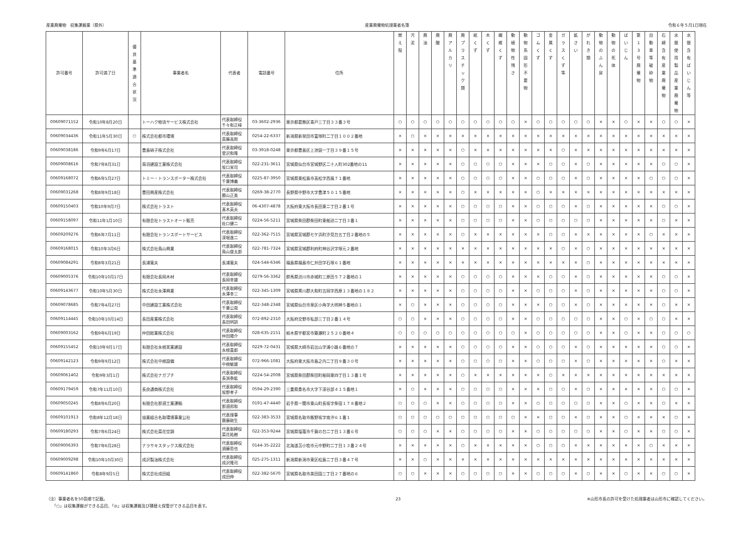産業廃棄物　収集運搬業（県外） 産業廃棄物処理業者名簿 令和６年５月1日現在
| 許可番号 | 許可満了日 | 優 良 基 準 適 合 状 況 | 事業者名 | 代表者 | 電話番号 | 住所 | 燃 え 殻 | 汚 泥 | 廃 油 | 廃 酸 | 廃 ア ル カ リ | 廃 プ ラ ス チ ッ ク 類 | 紙 く ず | 木 く ず | 繊 維 く ず | 動 植 物 性 残 さ | 動 物 系 固 形 不 要 物 | ゴ ム く ず | 金 属 く ず | ガ ラ ス く ず 等 | 鉱 さ い | が れ き 類 | 動 物 の ふ ん 尿 | 動 物 の 死 体 | ば い じ ん | 第 1 3 号 廃 棄 物 | 自 動 車 等 破 砕 物 | 石 綿 含 有 産 業 廃 棄 物 | 水 銀 使 用 製 品 産 業 廃 棄 物 | 水 銀 含 有 ば い じ ん 等 |
| --- | --- | --- | --- | --- | --- | --- | --- | --- | --- | --- | --- | --- | --- | --- | --- | --- | --- | --- | --- | --- | --- | --- | --- | --- | --- | --- | --- | --- | --- | --- |
| 00609071152 | 令和10年8月20日 | | トーハク物流サービス株式会社 | 代表取締役 千々和正峰 | 03-3602-2936 | 東京都葛飾区青戸三丁目３３番３号 | ○ | ○ | ○ | ○ | ○ | ○ | ○ | ○ | ○ | ○ | × | ○ | ○ | ○ | ○ | ○ | × | × | ○ | × | × | ○ | ○ | × |
| 00609034436 | 令和11年5月30日 | ○ | 株式会社都市環境 | 代表取締役 斎藤高照 | 0254-22-6337 | 新潟県新発田市富塚町二丁目１００２番地 | × | ○ | × | × | × | × | × | × | × | × | × | × | × | × | × | × | × | × | × | × | × | × | × | × |
| 00609038186 | 令和9年6月17日 | | 豊島硝子株式会社 | 代表取締役 菅沢和隆 | 03-3918-0248 | 東京都豊島区上池袋一丁目３９番１５号 | × | × | × | × | × | ○ | × | × | × | × | × | × | × | ○ | × | × | × | × | × | × | × | × | × | × |
| 00609008616 | 令和7年8月31日 | | 鳥羽建設工業株式会社 | 代表取締役 坂口栄司 | 022-231-3611 | 宮城県仙台市宮城野区二十人町302番地の11 | × | × | × | × | × | ○ | ○ | ○ | ○ | × | × | × | ○ | ○ | × | ○ | × | × | × | × | × | ○ | ○ | × |
| 00609168072 | 令和6年5月27日 | | トミー・トランスポーター株式会社 | 代表取締役 千葉博義 | 0225-87-3950 | 宮城県東松島市高松字西風７１番地 | × | × | × | × | × | ○ | ○ | ○ | ○ | × | × | ○ | ○ | ○ | × | ○ | × | × | × | × | ○ | ○ | ○ | × |
| 00609031268 | 令和8年9月18日 | | 豊田興産株式会社 | 代表取締役 勝山正美 | 0269-38-2770 | 長野県中野市大字豊津５０１５番地 | × | × | × | × | × | ○ | × | × | × | × | × | ○ | × | × | × | × | × | × | × | × | × | × | × | × |
| 00609150403 | 令和10年9月7日 | | 株式会社トラスト | 代表取締役 髙木英夫 | 06-4307-4878 | 大阪府東大阪市長田東二丁目２番１号 | × | × | × | × | × | ○ | ○ | ○ | ○ | × | × | ○ | ○ | ○ | × | ○ | × | × | × | × | × | ○ | ○ | × |
| 00609158097 | 令和11年1月10日 | | 有限会社トラストオート販売 | 代表取締役 佐口健二 | 0224-56-5211 | 宮城県柴田郡柴田町東船迫二丁目３番１ | × | × | × | × | × | ○ | ○ | ○ | ○ | × | × | ○ | ○ | ○ | ○ | ○ | × | × | × | × | × | ○ | × | × |
| 00609209276 | 令和6年7月11日 | | 有限会社トランスポートサービス | 代表取締役 深堀進二 | 022-362-7515 | 宮城県宮城郡七ケ浜町汐見台五丁目２番地の５ | × | × | × | × | × | ○ | × | × | × | × | × | × | ○ | ○ | × | × | × | × | × | × | ○ | × | × | × |
| 00609168015 | 令和10年3月6日 | | 株式会社鳥山興業 | 代表取締役 鳥山俊太郎 | 022-781-7324 | 宮城県宮城郡利府町神谷沢字塚元２番地 | × | × | × | × | × | × | × | × | × | × | × | × | × | ○ | × | ○ | × | × | × | × | × | × | × | × |
| 00609084291 | 令和8年3月21日 | | 長浦憲夫 | 長浦憲夫 | 024-544-6346 | 福島県福島市仁井田字石塚６１番地 | × | × | × | × | × | × | × | × | × | × | × | × | × | × | × | ○ | × | × | × | × | × | × | × | × |
| 00609005376 | 令和10年10月17日 | | 有限会社長岡木材 | 代表取締役 長岡幸雄 | 0279-56-3362 | 群馬県渋川市赤城町三原田５７２番地の１ | × | × | × | × | × | ○ | ○ | ○ | ○ | × | × | × | ○ | ○ | × | ○ | × | × | × | × | × | ○ | ○ | × |
| 00609143677 | 令和10年5月30日 | | 株式会社永澤興業 | 代表取締役 永澤幸三 | 022-345-1309 | 宮城県黒川郡大和町吉岡字西原１３番地の１８２ | × | × | × | × | × | ○ | ○ | ○ | ○ | × | × | ○ | ○ | ○ | × | ○ | × | × | × | × | × | ○ | ○ | × |
| 00609078685 | 令和7年4月27日 | | 中田建設工業株式会社 | 代表取締役 千葉公哉 | 022-348-2348 | 宮城県仙台市泉区小角字大明神５番地の１ | × | ○ | × | × | × | ○ | ○ | ○ | ○ | × | × | × | ○ | ○ | × | ○ | × | × | × | × | × | ○ | × | × |
| 00609114445 | 令和10年10月14日 | | 長田産業株式会社 | 代表取締役 長田明訓 | 072-892-2310 | 大阪府交野市私部三丁目２番１４号 | ○ | ○ | × | × | × | ○ | ○ | ○ | ○ | × | × | ○ | ○ | ○ | ○ | ○ | × | × | ○ | × | ○ | ○ | × | × |
| 00609003162 | 令和9年6月19日 | | 仲田総業株式会社 | 代表取締役 仲田陽介 | 028-635-2151 | 栃木県宇都宮市築瀬町２５２０番地４ | ○ | ○ | ○ | ○ | ○ | ○ | ○ | ○ | ○ | ○ | × | ○ | ○ | ○ | ○ | ○ | × | × | ○ | × | × | ○ | ○ | ○ |
| 00609155452 | 令和10年9月17日 | | 有限会社永根実業建設 | 代表取締役 永根喜郎 | 0229-72-0431 | 宮城県大崎市岩出山字浦小路６番地の７ | × | × | × | × | × | ○ | ○ | ○ | ○ | × | × | ○ | ○ | ○ | × | ○ | × | × | × | × | × | ○ | ○ | × |
| 00609142123 | 令和9年9月12日 | | 株式会社中根設備 | 代表取締役 中根敏雄 | 072-966-1081 | 大阪府東大阪市島之内二丁目９番３０号 | × | × | × | × | × | ○ | ○ | ○ | ○ | × | × | ○ | ○ | ○ | × | ○ | × | × | × | × | × | ○ | × | × |
| 00609061402 | 令和9年3月1日 | | 株式会社ナガブチ | 代表取締役 長渕泰鉱 | 0224-54-2008 | 宮城県柴田郡柴田町船岡東四丁目１３番１号 | × | × | × | × | × | ○ | × | × | × | × | × | × | ○ | × | × | × | × | × | × | × | × | × | × | × |
| 00609179459 | 令和7年11月10日 | | 長良通商株式会社 | 代表取締役 坂野孝子 | 0594-29-2390 | 三重県桑名市大字下深谷部４１５番地１ | × | ○ | × | × | × | ○ | ○ | ○ | ○ | × | × | × | ○ | ○ | × | ○ | × | × | × | × | × | ○ | ○ | × |
| 00609050245 | 令和8年6月20日 | | 有限会社那須工業運輸 | 代表取締役 那須邦和 | 0191-47-4440 | 岩手県一関市東山町長坂字柴宿１７８番地２ | ○ | ○ | ○ | × | × | ○ | ○ | ○ | ○ | × | × | ○ | ○ | ○ | ○ | ○ | × | × | ○ | × | × | ○ | × | × |
| 00609101913 | 令和8年12月18日 | | 協業組合名取環境事業公社 | 代表理事 齋藤剛生 | 022-383-3533 | 宮城県名取市飯野坂字南沖６１番１ | ○ | ○ | ○ | ○ | ○ | ○ | ○ | ○ | ○ | ○ | × | × | ○ | ○ | × | ○ | × | × | ○ | × | × | × | ○ | × |
| 00609180293 | 令和7年6月24日 | | 株式会社菜花空調 | 代表取締役 菜花祐樹 | 022-353-9244 | 宮城県塩竈市千賀の台二丁目１３番６号 | ○ | ○ | ○ | × | × | ○ | ○ | ○ | ○ | × | × | ○ | ○ | ○ | ○ | ○ | × | × | ○ | × | × | ○ | ○ | × |
| 00609006393 | 令和7年6月28日 | | ナラサキスタックス株式会社 | 代表取締役 須藤哲也 | 0144-35-2222 | 北海道苫小牧市元中野町二丁目１３番２４号 | × | × | × | × | × | ○ | × | × | × | × | × | ○ | ○ | ○ | × | × | × | × | × | × | ○ | × | × | × |
| 00609009298 | 令和10年10月30日 | | 成沢製油株式会社 | 代表取締役 成沢隆司 | 025-275-1311 | 新潟県新潟市東区松島二丁目３番４７号 | × | × | ○ | × | × | × | × | × | × | × | × | × | × | × | × | × | × | × | × | × | × | × | × | × |
| 00609141860 | 令和8年9月5日 | | 株式会社成田組 | 代表取締役 成田伸 | 022-382-5670 | 宮城県名取市美田園三丁目２７番地の６ | ○ | ○ | × | × | × | ○ | ○ | ○ | ○ | × | × | ○ | ○ | ○ | × | ○ | × | × | ○ | × | × | ○ | ○ | × |
（注）事業者名を50音順で記載。
　　「○」は収集運搬ができる品目、「◎」は収集運搬及び積替え保管ができる品目を表す。
23 ※山形市長の許可を受けた処理業者は山形市に確認してください。